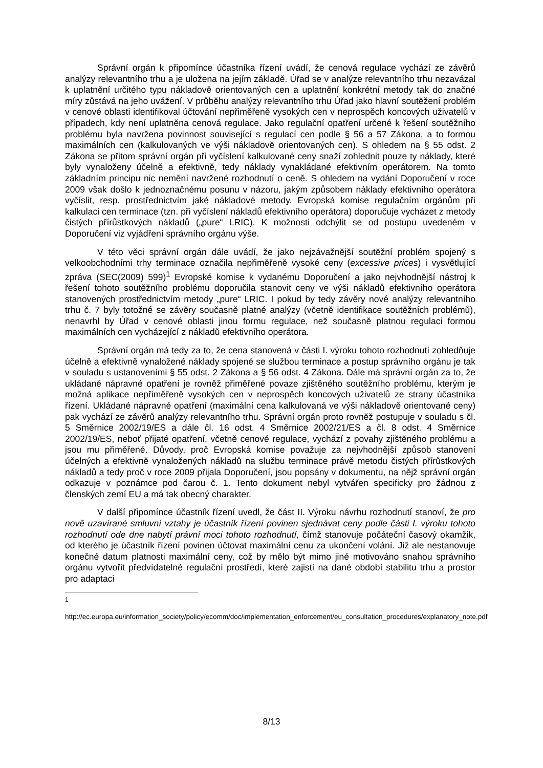Správní orgán k připomínce účastníka řízení uvádí, že cenová regulace vychází ze závěrů analýzy relevantního trhu a je uložena na jejím základě. Úřad se v analýze relevantního trhu nezavázal k uplatnění určitého typu nákladově orientovaných cen a uplatnění konkrétní metody tak do značné míry zůstává na jeho uvážení. V průběhu analýzy relevantního trhu Úřad jako hlavní soutěžení problém v cenové oblasti identifikoval účtování nepřiměřeně vysokých cen v neprospěch koncových uživatelů v případech, kdy není uplatněna cenová regulace. Jako regulační opatření určené k řešení soutěžního problému byla navržena povinnost související s regulací cen podle § 56 a 57 Zákona, a to formou maximálních cen (kalkulovaných ve výši nákladově orientovaných cen). S ohledem na § 55 odst. 2 Zákona se přitom správní orgán při vyčíslení kalkulované ceny snaží zohlednit pouze ty náklady, které byly vynaloženy účelně a efektivně, tedy náklady vynakládané efektivním operátorem. Na tomto základním principu nic nemění navržené rozhodnutí o ceně. S ohledem na vydání Doporučení v roce 2009 však došlo k jednoznačnému posunu v názoru, jakým způsobem náklady efektivního operátora vyčíslit, resp. prostřednictvím jaké nákladové metody. Evropská komise regulačním orgánům při kalkulaci cen terminace (tzn. při vyčíslení nákladů efektivního operátora) doporučuje vycházet z metody čistých přírůstkových nákladů („pure“ LRIC). K možnosti odchýlit se od postupu uvedeném v Doporučení viz vyjádření správního orgánu výše.
V této věci správní orgán dále uvádí, že jako nejzávažnější soutěžní problém spojený s velkoobchodními trhy terminace označila nepřiměřeně vysoké ceny (excessive prices) i vysvětlující zpráva (SEC(2009) 599)<sup>1</sup> Evropské komise k vydanému Doporučení a jako nejvhodnější nástroj k řešení tohoto soutěžního problému doporučila stanovit ceny ve výši nákladů efektivního operátora stanovených prostřednictvím metody „pure“ LRIC. I pokud by tedy závěry nové analýzy relevantního trhu č. 7 byly totožné se závěry současně platné analýzy (včetně identifikace soutěžních problémů), nenavrhl by Úřad v cenové oblasti jinou formu regulace, než současně platnou regulaci formou maximálních cen vycházející z nákladů efektivního operátora.
Správní orgán má tedy za to, že cena stanovená v části I. výroku tohoto rozhodnutí zohledňuje účelně a efektivně vynaložené náklady spojené se službou terminace a postup správního orgánu je tak v souladu s ustanoveními § 55 odst. 2 Zákona a § 56 odst. 4 Zákona. Dále má správní orgán za to, že ukládané nápravné opatření je rovněž přiměřené povaze zjištěného soutěžního problému, kterým je možná aplikace nepřiměřeně vysokých cen v neprospěch koncových uživatelů ze strany účastníka řízení. Ukládané nápravné opatření (maximální cena kalkulovaná ve výši nákladově orientované ceny) pak vychází ze závěrů analýzy relevantního trhu. Správní orgán proto rovněž postupuje v souladu s čl. 5 Směrnice 2002/19/ES a dále čl. 16 odst. 4 Směrnice 2002/21/ES a čl. 8 odst. 4 Směrnice 2002/19/ES, neboť přijaté opatření, včetně cenové regulace, vychází z povahy zjištěného problému a jsou mu přiměřené. Důvody, proč Evropská komise považuje za nejvhodnější způsob stanovení účelných a efektivně vynaložených nákladů na službu terminace právě metodu čistých přírůstkových nákladů a tedy proč v roce 2009 přijala Doporučení, jsou popsány v dokumentu, na nějž správní orgán odkazuje v poznámce pod čarou č. 1. Tento dokument nebyl vytvářen specificky pro žádnou z členských zemí EU a má tak obecný charakter.
V další připomínce účastník řízení uvedl, že část II. Výroku návrhu rozhodnutí stanoví, že pro nově uzavírané smluvní vztahy je účastník řízení povinen sjednávat ceny podle části I. výroku tohoto rozhodnutí ode dne nabytí právní moci tohoto rozhodnutí, čímž stanovuje počáteční časový okamžik, od kterého je účastník řízení povinen účtovat maximální cenu za ukončení volání. Již ale nestanovuje konečné datum platnosti maximální ceny, což by mělo být mimo jiné motivováno snahou správního orgánu vytvořit předvídatelné regulační prostředí, které zajistí na dané období stabilitu trhu a prostor pro adaptaci
1
http://ec.europa.eu/information_society/policy/ecomm/doc/implementation_enforcement/eu_consultation_procedures/explanatory_note.pdf
8/13